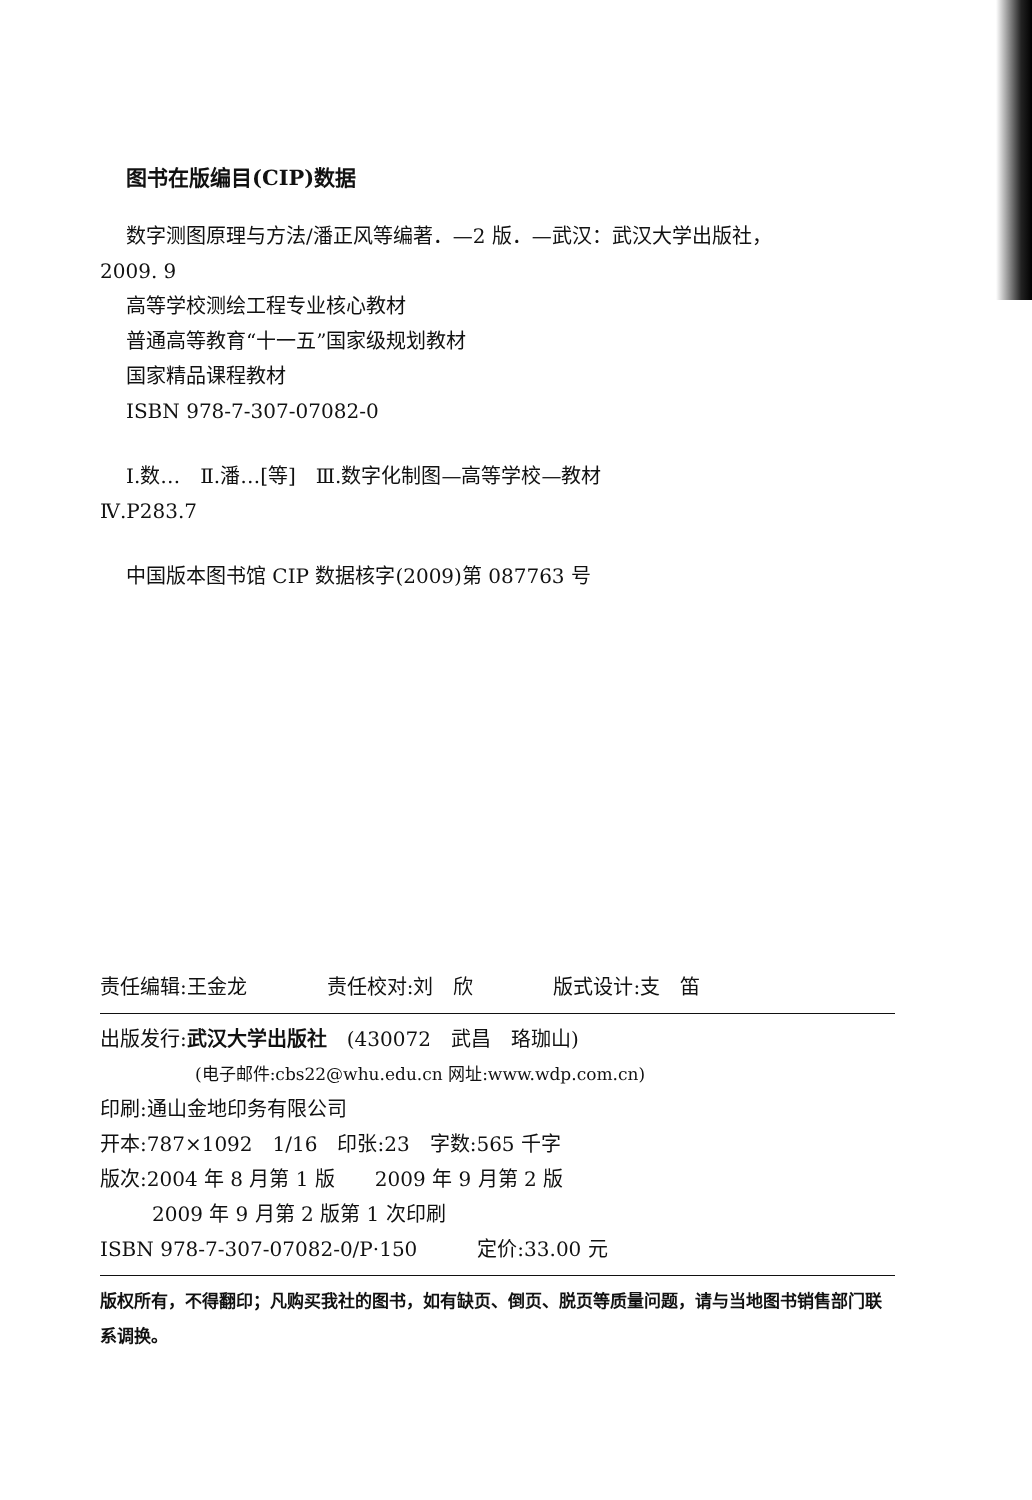图书在版编目(CIP)数据
数字测图原理与方法/潘正风等编著．—2 版．—武汉：武汉大学出版社，
2009. 9
高等学校测绘工程专业核心教材
普通高等教育“十一五”国家级规划教材
国家精品课程教材
ISBN 978-7-307-07082-0
Ⅰ.数…　Ⅱ.潘…[等]　Ⅲ.数字化制图—高等学校—教材
Ⅳ.P283.7
中国版本图书馆 CIP 数据核字(2009)第 087763 号
责任编辑:王金龙　　　　责任校对:刘　欣　　　　版式设计:支　笛
出版发行:武汉大学出版社　(430072　武昌　珞珈山)
(电子邮件:cbs22@whu.edu.cn 网址:www.wdp.com.cn)
印刷:通山金地印务有限公司
开本:787×1092　1/16　印张:23　字数:565 千字
版次:2004 年 8 月第 1 版　　2009 年 9 月第 2 版
2009 年 9 月第 2 版第 1 次印刷
ISBN 978-7-307-07082-0/P·150　　　定价:33.00 元
版权所有，不得翻印；凡购买我社的图书，如有缺页、倒页、脱页等质量问题，请与当地图书销售部门联系调换。